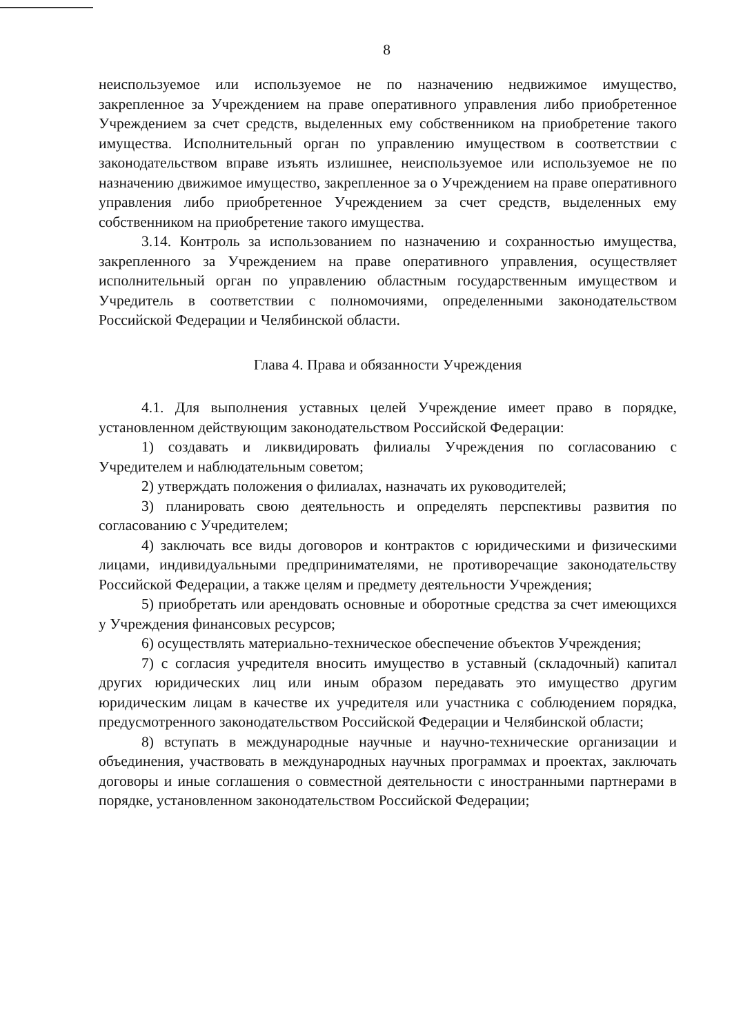8
неиспользуемое или используемое не по назначению недвижимое имущество, закрепленное за Учреждением на праве оперативного управления либо приобретенное Учреждением за счет средств, выделенных ему собственником на приобретение такого имущества. Исполнительный орган по управлению имуществом в соответствии с законодательством вправе изъять излишнее, неиспользуемое или используемое не по назначению движимое имущество, закрепленное за о Учреждением на праве оперативного управления либо приобретенное Учреждением за счет средств, выделенных ему собственником на приобретение такого имущества.
3.14. Контроль за использованием по назначению и сохранностью имущества, закрепленного за Учреждением на праве оперативного управления, осуществляет исполнительный орган по управлению областным государственным имуществом и Учредитель в соответствии с полномочиями, определенными законодательством Российской Федерации и Челябинской области.
Глава 4. Права и обязанности Учреждения
4.1. Для выполнения уставных целей Учреждение имеет право в порядке, установленном действующим законодательством Российской Федерации:
1) создавать и ликвидировать филиалы Учреждения по согласованию с Учредителем и наблюдательным советом;
2) утверждать положения о филиалах, назначать их руководителей;
3) планировать свою деятельность и определять перспективы развития по согласованию с Учредителем;
4) заключать все виды договоров и контрактов с юридическими и физическими лицами, индивидуальными предпринимателями, не противоречащие законодательству Российской Федерации, а также целям и предмету деятельности Учреждения;
5) приобретать или арендовать основные и оборотные средства за счет имеющихся у Учреждения финансовых ресурсов;
6) осуществлять материально-техническое обеспечение объектов Учреждения;
7) с согласия учредителя вносить имущество в уставный (складочный) капитал других юридических лиц или иным образом передавать это имущество другим юридическим лицам в качестве их учредителя или участника с соблюдением порядка, предусмотренного законодательством Российской Федерации и Челябинской области;
8) вступать в международные научные и научно-технические организации и объединения, участвовать в международных научных программах и проектах, заключать договоры и иные соглашения о совместной деятельности с иностранными партнерами в порядке, установленном законодательством Российской Федерации;